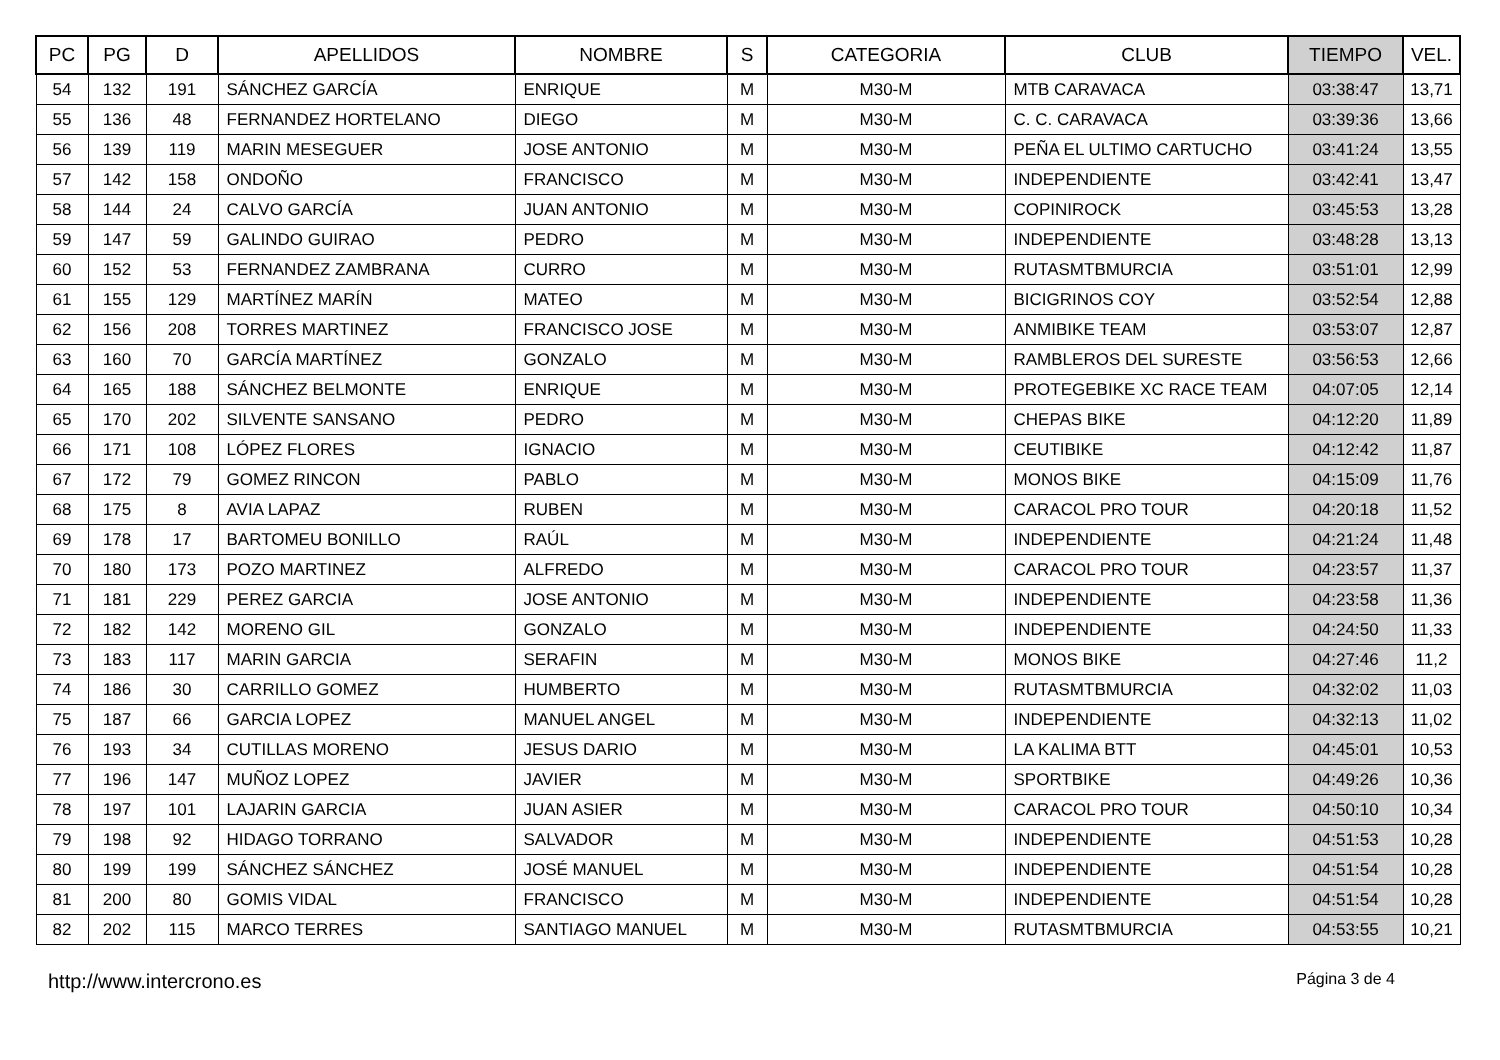| PC | PG | D | APELLIDOS | NOMBRE | S | CATEGORIA | CLUB | TIEMPO | VEL. |
| --- | --- | --- | --- | --- | --- | --- | --- | --- | --- |
| 54 | 132 | 191 | SÁNCHEZ GARCÍA | ENRIQUE | M | M30-M | MTB CARAVACA | 03:38:47 | 13,71 |
| 55 | 136 | 48 | FERNANDEZ HORTELANO | DIEGO | M | M30-M | C. C. CARAVACA | 03:39:36 | 13,66 |
| 56 | 139 | 119 | MARIN MESEGUER | JOSE ANTONIO | M | M30-M | PEÑA EL ULTIMO CARTUCHO | 03:41:24 | 13,55 |
| 57 | 142 | 158 | ONDOÑO | FRANCISCO | M | M30-M | INDEPENDIENTE | 03:42:41 | 13,47 |
| 58 | 144 | 24 | CALVO GARCÍA | JUAN ANTONIO | M | M30-M | COPINIROCK | 03:45:53 | 13,28 |
| 59 | 147 | 59 | GALINDO GUIRAO | PEDRO | M | M30-M | INDEPENDIENTE | 03:48:28 | 13,13 |
| 60 | 152 | 53 | FERNANDEZ ZAMBRANA | CURRO | M | M30-M | RUTASMTBMURCIA | 03:51:01 | 12,99 |
| 61 | 155 | 129 | MARTÍNEZ MARÍN | MATEO | M | M30-M | BICIGRINOS COY | 03:52:54 | 12,88 |
| 62 | 156 | 208 | TORRES MARTINEZ | FRANCISCO JOSE | M | M30-M | ANMIBIKE TEAM | 03:53:07 | 12,87 |
| 63 | 160 | 70 | GARCÍA MARTÍNEZ | GONZALO | M | M30-M | RAMBLEROS DEL SURESTE | 03:56:53 | 12,66 |
| 64 | 165 | 188 | SÁNCHEZ BELMONTE | ENRIQUE | M | M30-M | PROTEGEBIKE XC RACE TEAM | 04:07:05 | 12,14 |
| 65 | 170 | 202 | SILVENTE SANSANO | PEDRO | M | M30-M | CHEPAS BIKE | 04:12:20 | 11,89 |
| 66 | 171 | 108 | LÓPEZ FLORES | IGNACIO | M | M30-M | CEUTIBIKE | 04:12:42 | 11,87 |
| 67 | 172 | 79 | GOMEZ RINCON | PABLO | M | M30-M | MONOS BIKE | 04:15:09 | 11,76 |
| 68 | 175 | 8 | AVIA LAPAZ | RUBEN | M | M30-M | CARACOL PRO TOUR | 04:20:18 | 11,52 |
| 69 | 178 | 17 | BARTOMEU BONILLO | RAÚL | M | M30-M | INDEPENDIENTE | 04:21:24 | 11,48 |
| 70 | 180 | 173 | POZO MARTINEZ | ALFREDO | M | M30-M | CARACOL PRO TOUR | 04:23:57 | 11,37 |
| 71 | 181 | 229 | PEREZ GARCIA | JOSE ANTONIO | M | M30-M | INDEPENDIENTE | 04:23:58 | 11,36 |
| 72 | 182 | 142 | MORENO GIL | GONZALO | M | M30-M | INDEPENDIENTE | 04:24:50 | 11,33 |
| 73 | 183 | 117 | MARIN GARCIA | SERAFIN | M | M30-M | MONOS BIKE | 04:27:46 | 11,2 |
| 74 | 186 | 30 | CARRILLO GOMEZ | HUMBERTO | M | M30-M | RUTASMTBMURCIA | 04:32:02 | 11,03 |
| 75 | 187 | 66 | GARCIA LOPEZ | MANUEL ANGEL | M | M30-M | INDEPENDIENTE | 04:32:13 | 11,02 |
| 76 | 193 | 34 | CUTILLAS MORENO | JESUS DARIO | M | M30-M | LA KALIMA BTT | 04:45:01 | 10,53 |
| 77 | 196 | 147 | MUÑOZ LOPEZ | JAVIER | M | M30-M | SPORTBIKE | 04:49:26 | 10,36 |
| 78 | 197 | 101 | LAJARIN GARCIA | JUAN ASIER | M | M30-M | CARACOL PRO TOUR | 04:50:10 | 10,34 |
| 79 | 198 | 92 | HIDAGO TORRANO | SALVADOR | M | M30-M | INDEPENDIENTE | 04:51:53 | 10,28 |
| 80 | 199 | 199 | SÁNCHEZ SÁNCHEZ | JOSÉ MANUEL | M | M30-M | INDEPENDIENTE | 04:51:54 | 10,28 |
| 81 | 200 | 80 | GOMIS VIDAL | FRANCISCO | M | M30-M | INDEPENDIENTE | 04:51:54 | 10,28 |
| 82 | 202 | 115 | MARCO TERRES | SANTIAGO MANUEL | M | M30-M | RUTASMTBMURCIA | 04:53:55 | 10,21 |
http://www.intercrono.es Página 3 de 4